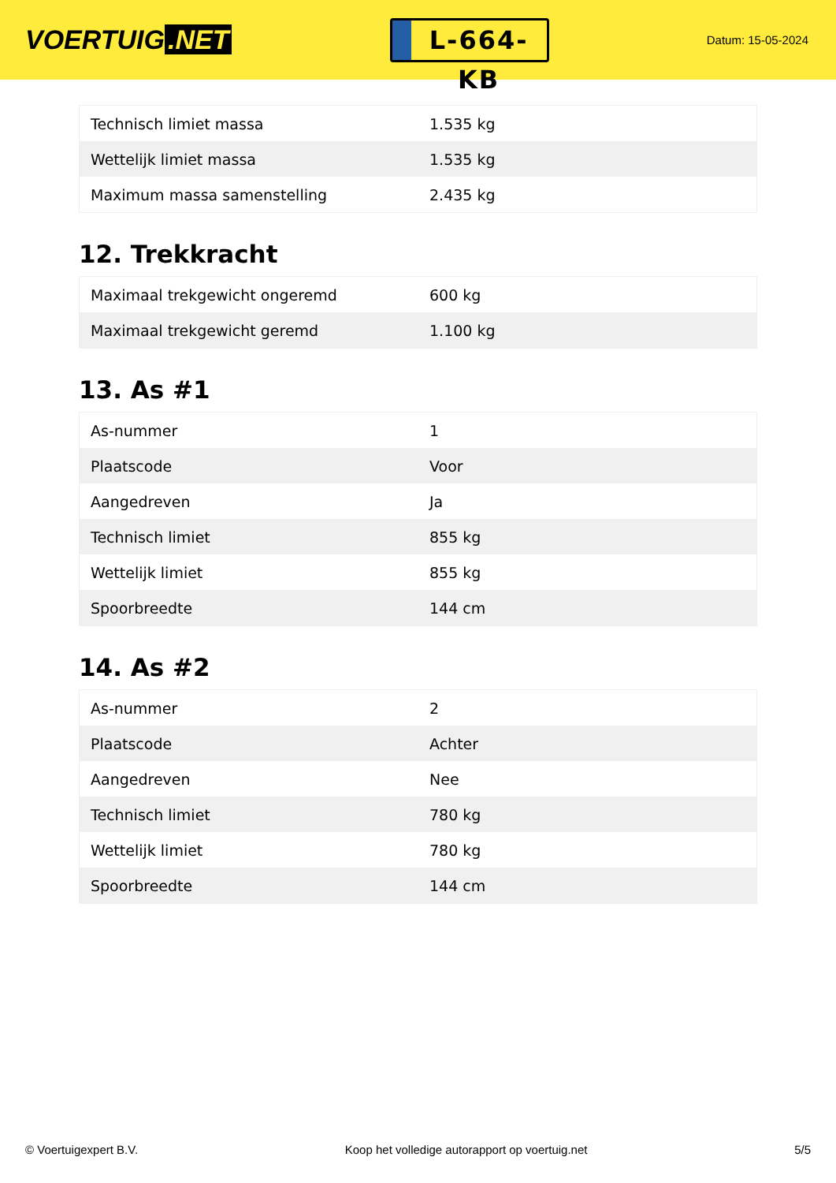VOERTUIG.NET
L-664-KB
Datum: 15-05-2024
| Technisch limiet massa | 1.535 kg |
| Wettelijk limiet massa | 1.535 kg |
| Maximum massa samenstelling | 2.435 kg |
12. Trekkracht
| Maximaal trekgewicht ongeremd | 600 kg |
| Maximaal trekgewicht geremd | 1.100 kg |
13. As #1
| As-nummer | 1 |
| Plaatscode | Voor |
| Aangedreven | Ja |
| Technisch limiet | 855 kg |
| Wettelijk limiet | 855 kg |
| Spoorbreedte | 144 cm |
14. As #2
| As-nummer | 2 |
| Plaatscode | Achter |
| Aangedreven | Nee |
| Technisch limiet | 780 kg |
| Wettelijk limiet | 780 kg |
| Spoorbreedte | 144 cm |
© Voertuigexpert B.V. Koop het volledige autorapport op voertuig.net 5/5